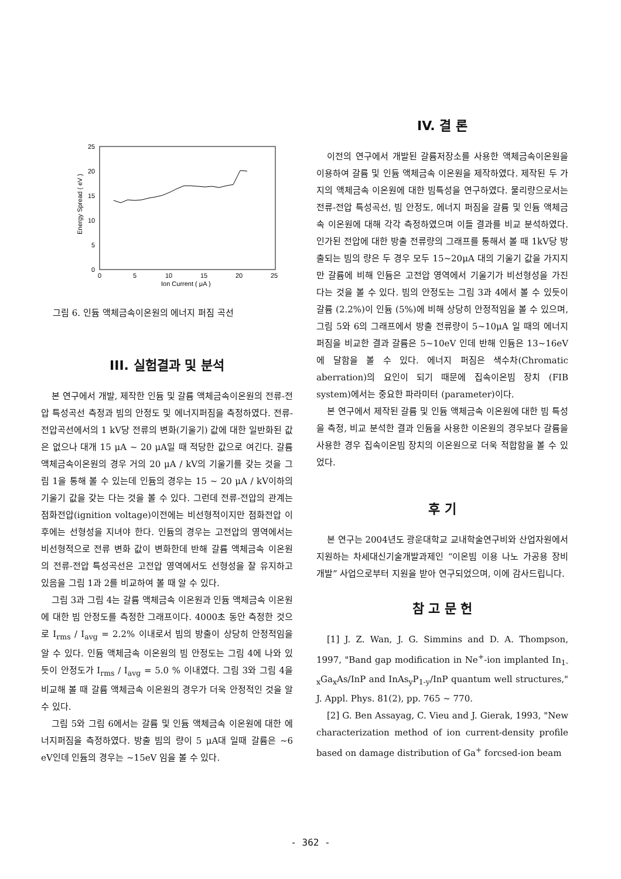25
20
15
10
5
0
0
5
10
15
20
25
Ion Current ( μA )
Energy Spread ( eV )
그림 6. 인듐 액체금속이온원의 에너지 퍼짐 곡선
III. 실험결과 및 분석
본 연구에서 개발, 제작한 인듐 및 갈륨 액체금속이온원의 전류-전압 특성곡선 측정과 빔의 안정도 및 에너지퍼짐을 측정하였다. 전류-전압곡선에서의 1 kV당 전류의 변화(기울기) 값에 대한 일반화된 값은 없으나 대개 15 μA ~ 20 μA일 때 적당한 값으로 여긴다. 갈륨 액체금속이온원의 경우 거의 20 μA / kV의 기울기를 갖는 것을 그림 1을 통해 볼 수 있는데 인듐의 경우는 15 ~ 20 μA / kV이하의 기울기 값을 갖는 다는 것을 볼 수 있다. 그런데 전류-전압의 관계는 점화전압(ignition voltage)이전에는 비선형적이지만 점화전압 이후에는 선형성을 지녀야 한다. 인듐의 경우는 고전압의 영역에서는 비선형적으로 전류 변화 값이 변화한데 반해 갈륨 액체금속 이온원의 전류-전압 특성곡선은 고전압 영역에서도 선형성을 잘 유지하고 있음을 그림 1과 2를 비교하여 볼 때 알 수 있다.
그림 3과 그림 4는 갈륨 액체금속 이온원과 인듐 액체금속 이온원에 대한 빔 안정도를 측정한 그래프이다. 4000초 동안 측정한 것으로 I<sub>rms</sub> / I<sub>avg</sub> = 2.2% 이내로서 빔의 방출이 상당히 안정적임을 알 수 있다. 인듐 액체금속 이온원의 빔 안정도는 그림 4에 나와 있듯이 안정도가 I<sub>rms</sub> / I<sub>avg</sub> = 5.0 % 이내였다. 그림 3와 그림 4을 비교해 볼 때 갈륨 액체금속 이온원의 경우가 더욱 안정적인 것을 알 수 있다.
그림 5와 그림 6에서는 갈륨 및 인듐 액체금속 이온원에 대한 에너지퍼짐을 측정하였다. 방출 빔의 량이 5 μA대 일때 갈륨은 ~6 eV인데 인듐의 경우는 ~15eV 임을 볼 수 있다.
IV. 결 론
이전의 연구에서 개발된 갈륨저장소를 사용한 액체금속이온원을 이용하여 갈륨 및 인듐 액체금속 이온원을 제작하였다. 제작된 두 가지의 액체금속 이온원에 대한 빔특성을 연구하였다. 물리량으로서는 전류-전압 특성곡선, 빔 안정도, 에너지 퍼짐을 갈륨 및 인듐 액체금속 이온원에 대해 각각 측정하였으며 이들 결과를 비교 분석하였다. 인가된 전압에 대한 방출 전류량의 그래프를 통해서 볼 때 1kV당 방출되는 빔의 량은 두 경우 모두 15~20μA 대의 기울기 값을 가지지만 갈륨에 비해 인듐은 고전압 영역에서 기울기가 비선형성을 가진다는 것을 볼 수 있다. 빔의 안정도는 그림 3과 4에서 볼 수 있듯이 갈륨 (2.2%)이 인듐 (5%)에 비해 상당히 안정적임을 볼 수 있으며, 그림 5와 6의 그래프에서 방출 전류량이 5~10μA 일 때의 에너지 퍼짐을 비교한 결과 갈륨은 5~10eV 인데 반해 인듐은 13~16eV에 달함을 볼 수 있다. 에너지 퍼짐은 색수차(Chromatic aberration)의 요인이 되기 때문에 집속이온빔 장치 (FIB system)에서는 중요한 파라미터 (parameter)이다.
본 연구에서 제작된 갈륨 및 인듐 액체금속 이온원에 대한 빔 특성을 측정, 비교 분석한 결과 인듐을 사용한 이온원의 경우보다 갈륨을 사용한 경우 집속이온빔 장치의 이온원으로 더욱 적합함을 볼 수 있었다.
후 기
본 연구는 2004년도 광운대학교 교내학술연구비와 산업자원에서 지원하는 차세대신기술개발과제인 “이온빔 이용 나노 가공용 장비 개발” 사업으로부터 지원을 받아 연구되었으며, 이에 감사드립니다.
참 고 문 헌
[1] J. Z. Wan, J. G. Simmins and D. A. Thompson, 1997, "Band gap modification in Ne<sup>+</sup>-ion implanted In<sub>1-x</sub>Ga<sub>x</sub>As/InP and InAs<sub>y</sub>P<sub>1-y</sub>/InP quantum well structures," J. Appl. Phys. 81(2), pp. 765 ~ 770.
[2] G. Ben Assayag, C. Vieu and J. Gierak, 1993, "New characterization method of ion current-density profile based on damage distribution of Ga<sup>+</sup> forcsed-ion beam
- 362 -